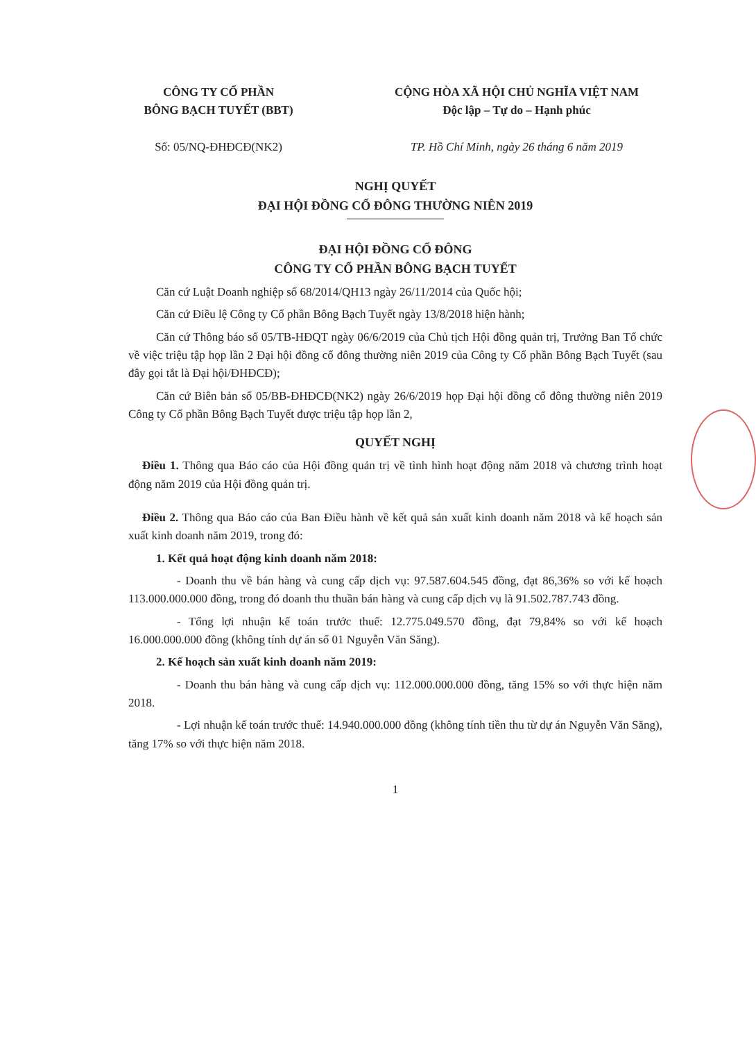CÔNG TY CỔ PHẦN
BÔNG BẠCH TUYẾT (BBT)
Số: 05/NQ-ĐHĐCĐ(NK2)
CỘNG HÒA XÃ HỘI CHỦ NGHĨA VIỆT NAM
Độc lập – Tự do – Hạnh phúc
TP. Hồ Chí Minh, ngày 26 tháng 6 năm 2019
NGHỊ QUYẾT
ĐẠI HỘI ĐỒNG CỔ ĐÔNG THƯỜNG NIÊN 2019
ĐẠI HỘI ĐỒNG CỔ ĐÔNG
CÔNG TY CỔ PHẦN BÔNG BẠCH TUYẾT
Căn cứ Luật Doanh nghiệp số 68/2014/QH13 ngày 26/11/2014 của Quốc hội;
Căn cứ Điều lệ Công ty Cổ phần Bông Bạch Tuyết ngày 13/8/2018 hiện hành;
Căn cứ Thông báo số 05/TB-HĐQT ngày 06/6/2019 của Chủ tịch Hội đồng quản trị, Trưởng Ban Tổ chức về việc triệu tập họp lần 2 Đại hội đồng cổ đông thường niên 2019 của Công ty Cổ phần Bông Bạch Tuyết (sau đây gọi tắt là Đại hội/ĐHĐCĐ);
Căn cứ Biên bản số 05/BB-ĐHĐCĐ(NK2) ngày 26/6/2019 họp Đại hội đồng cổ đông thường niên 2019 Công ty Cổ phần Bông Bạch Tuyết được triệu tập họp lần 2,
QUYẾT NGHỊ
Điều 1. Thông qua Báo cáo của Hội đồng quản trị về tình hình hoạt động năm 2018 và chương trình hoạt động năm 2019 của Hội đồng quản trị.
Điều 2. Thông qua Báo cáo của Ban Điều hành về kết quả sản xuất kinh doanh năm 2018 và kế hoạch sản xuất kinh doanh năm 2019, trong đó:
1. Kết quả hoạt động kinh doanh năm 2018:
- Doanh thu về bán hàng và cung cấp dịch vụ: 97.587.604.545 đồng, đạt 86,36% so với kế hoạch 113.000.000.000 đồng, trong đó doanh thu thuần bán hàng và cung cấp dịch vụ là 91.502.787.743 đồng.
- Tổng lợi nhuận kế toán trước thuế: 12.775.049.570 đồng, đạt 79,84% so với kế hoạch 16.000.000.000 đồng (không tính dự án số 01 Nguyễn Văn Săng).
2. Kế hoạch sản xuất kinh doanh năm 2019:
- Doanh thu bán hàng và cung cấp dịch vụ: 112.000.000.000 đồng, tăng 15% so với thực hiện năm 2018.
- Lợi nhuận kế toán trước thuế: 14.940.000.000 đồng (không tính tiền thu từ dự án Nguyễn Văn Săng), tăng 17% so với thực hiện năm 2018.
1